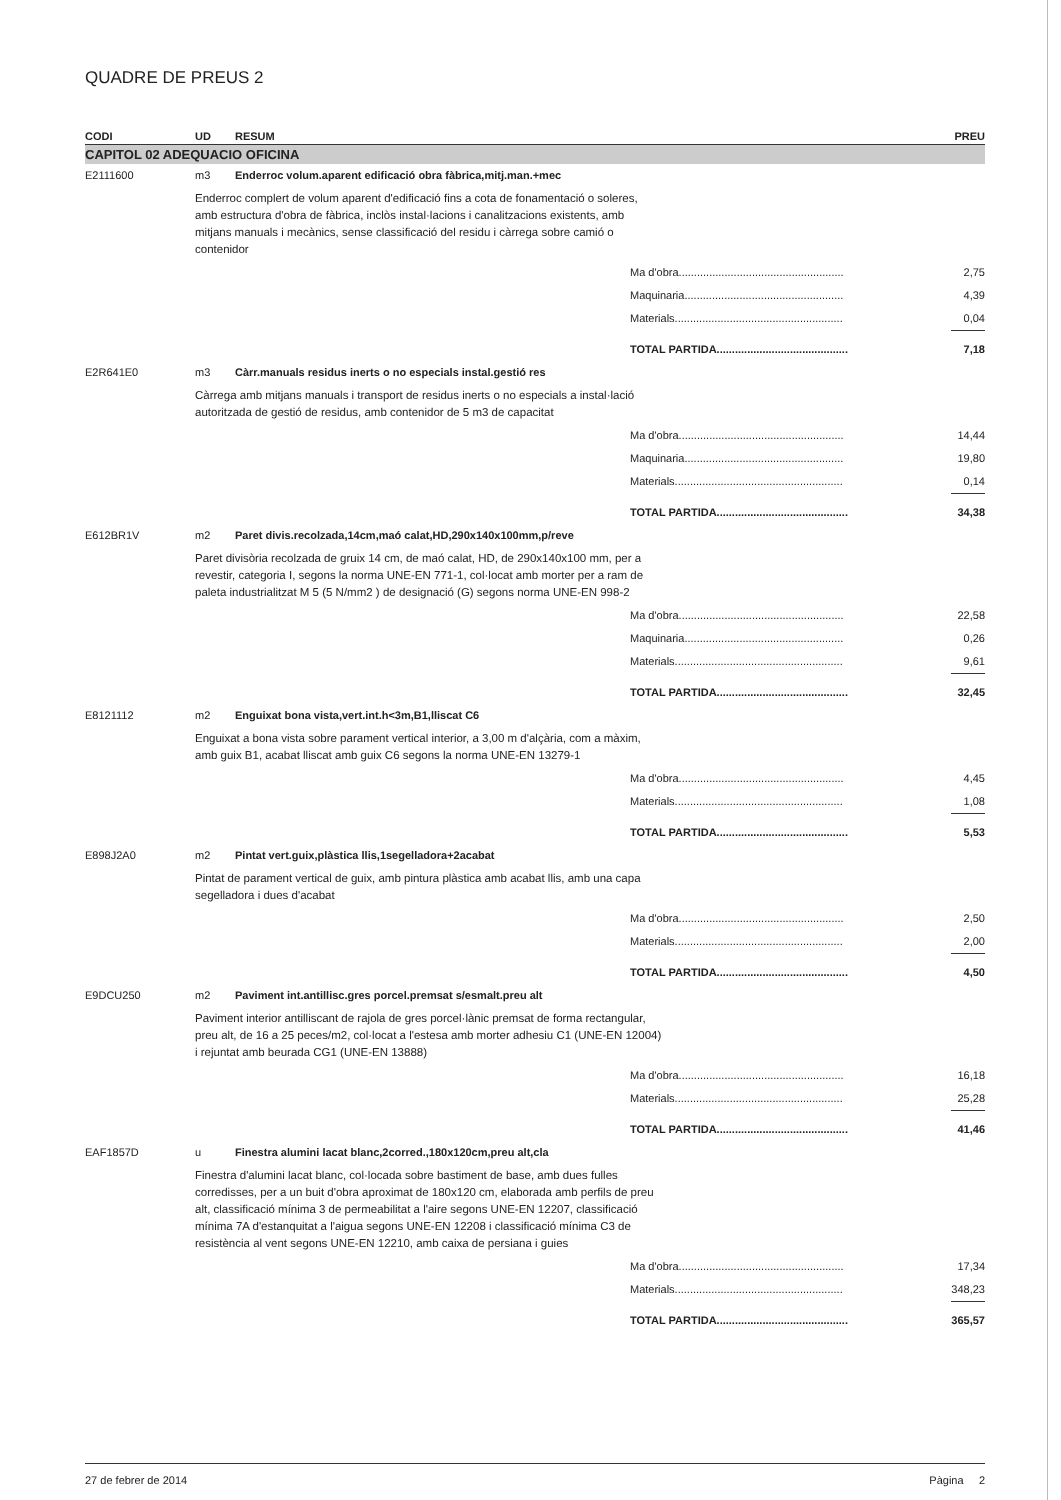QUADRE DE PREUS 2
| CODI | UD | RESUM | PREU |
| --- | --- | --- | --- |
| CAPITOL 02 ADEQUACIO OFICINA | | | |
| E2111600 | m3 | Enderroc volum.aparent edificació obra fàbrica,mitj.man.+mec | |
| | Enderroc complert de volum aparent d'edificació fins a cota de fonamentació o soleres, amb estructura d'obra de fàbrica, inclòs instal·lacions i canalitzacions existents, amb mitjans manuals i mecànics, sense classificació del residu i càrrega sobre camió o contenidor | | |
| | Ma d'obra...................................................... | | 2,75 |
| | Maquinaria.................................................... | | 4,39 |
| | Materials....................................................... | | 0,04 |
| | TOTAL PARTIDA........................................... | | 7,18 |
| E2R641E0 | m3 | Càrr.manuals residus inerts o no especials instal.gestió res | |
| | Càrrega amb mitjans manuals i transport de residus inerts o no especials a instal·lació autoritzada de gestió de residus, amb contenidor de 5 m3 de capacitat | | |
| | Ma d'obra...................................................... | | 14,44 |
| | Maquinaria.................................................... | | 19,80 |
| | Materials....................................................... | | 0,14 |
| | TOTAL PARTIDA........................................... | | 34,38 |
| E612BR1V | m2 | Paret divis.recolzada,14cm,maó calat,HD,290x140x100mm,p/reve | |
| | Paret divisòria recolzada de gruix 14 cm, de maó calat, HD, de 290x140x100 mm, per a revestir, categoria I, segons la norma UNE-EN 771-1, col·locat amb morter per a ram de paleta industrialitzat M 5 (5 N/mm2 ) de designació (G) segons norma UNE-EN 998-2 | | |
| | Ma d'obra...................................................... | | 22,58 |
| | Maquinaria.................................................... | | 0,26 |
| | Materials....................................................... | | 9,61 |
| | TOTAL PARTIDA........................................... | | 32,45 |
| E8121112 | m2 | Enguixat bona vista,vert.int.h<3m,B1,lliscat C6 | |
| | Enguixat a bona vista sobre parament vertical interior, a 3,00 m d'alçària, com a màxim, amb guix B1, acabat lliscat amb guix C6 segons la norma UNE-EN 13279-1 | | |
| | Ma d'obra...................................................... | | 4,45 |
| | Materials....................................................... | | 1,08 |
| | TOTAL PARTIDA........................................... | | 5,53 |
| E898J2A0 | m2 | Pintat vert.guix,plàstica llis,1segelladora+2acabat | |
| | Pintat de parament vertical de guix, amb pintura plàstica amb acabat llis, amb una capa segelladora i dues d'acabat | | |
| | Ma d'obra...................................................... | | 2,50 |
| | Materials....................................................... | | 2,00 |
| | TOTAL PARTIDA........................................... | | 4,50 |
| E9DCU250 | m2 | Paviment int.antillisc.gres porcel.premsat s/esmalt.preu alt | |
| | Paviment interior antilliscant de rajola de gres porcel·lànic premsat de forma rectangular, preu alt, de 16 a 25 peces/m2, col·locat a l'estesa amb morter adhesiu C1 (UNE-EN 12004) i rejuntat amb beurada CG1 (UNE-EN 13888) | | |
| | Ma d'obra...................................................... | | 16,18 |
| | Materials....................................................... | | 25,28 |
| | TOTAL PARTIDA........................................... | | 41,46 |
| EAF1857D | u | Finestra alumini lacat blanc,2corred.,180x120cm,preu alt,cla | |
| | Finestra d'alumini lacat blanc, col·locada sobre bastiment de base, amb dues fulles corredisses, per a un buit d'obra aproximat de 180x120 cm, elaborada amb perfils de preu alt, classificació mínima 3 de permeabilitat a l'aire segons UNE-EN 12207, classificació mínima 7A d'estanquitat a l'aigua segons UNE-EN 12208 i classificació mínima C3 de resistència al vent segons UNE-EN 12210, amb caixa de persiana i guies | | |
| | Ma d'obra...................................................... | | 17,34 |
| | Materials....................................................... | | 348,23 |
| | TOTAL PARTIDA........................................... | | 365,57 |
27 de febrer de 2014 Pàgina 2